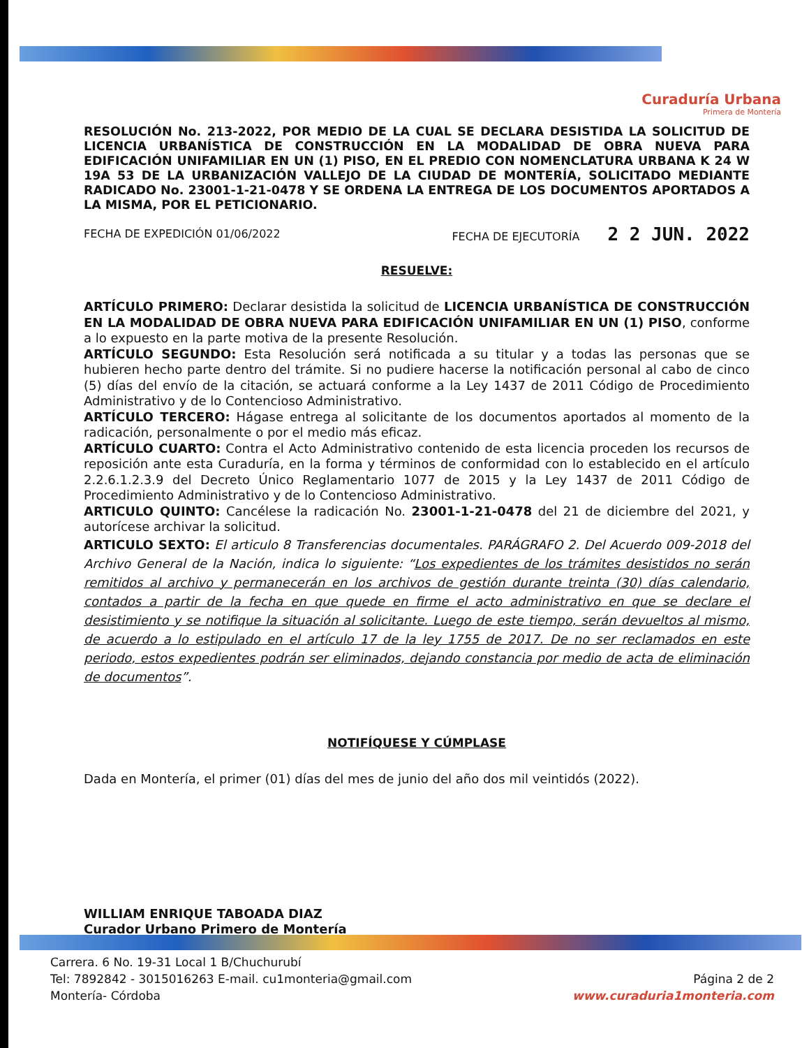Curaduría Urbana
Primera de Montería
RESOLUCIÓN No. 213-2022, POR MEDIO DE LA CUAL SE DECLARA DESISTIDA LA SOLICITUD DE LICENCIA URBANÍSTICA DE CONSTRUCCIÓN EN LA MODALIDAD DE OBRA NUEVA PARA EDIFICACIÓN UNIFAMILIAR EN UN (1) PISO, EN EL PREDIO CON NOMENCLATURA URBANA K 24 W 19A 53 DE LA URBANIZACIÓN VALLEJO DE LA CIUDAD DE MONTERÍA, SOLICITADO MEDIANTE RADICADO No. 23001-1-21-0478 Y SE ORDENA LA ENTREGA DE LOS DOCUMENTOS APORTADOS A LA MISMA, POR EL PETICIONARIO.
FECHA DE EXPEDICIÓN 01/06/2022 FECHA DE EJECUTORÍA 2 2 JUN. 2022
RESUELVE:
ARTÍCULO PRIMERO: Declarar desistida la solicitud de LICENCIA URBANÍSTICA DE CONSTRUCCIÓN EN LA MODALIDAD DE OBRA NUEVA PARA EDIFICACIÓN UNIFAMILIAR EN UN (1) PISO, conforme a lo expuesto en la parte motiva de la presente Resolución.
ARTÍCULO SEGUNDO: Esta Resolución será notificada a su titular y a todas las personas que se hubieren hecho parte dentro del trámite. Si no pudiere hacerse la notificación personal al cabo de cinco (5) días del envío de la citación, se actuará conforme a la Ley 1437 de 2011 Código de Procedimiento Administrativo y de lo Contencioso Administrativo.
ARTÍCULO TERCERO: Hágase entrega al solicitante de los documentos aportados al momento de la radicación, personalmente o por el medio más eficaz.
ARTÍCULO CUARTO: Contra el Acto Administrativo contenido de esta licencia proceden los recursos de reposición ante esta Curaduría, en la forma y términos de conformidad con lo establecido en el artículo 2.2.6.1.2.3.9 del Decreto Único Reglamentario 1077 de 2015 y la Ley 1437 de 2011 Código de Procedimiento Administrativo y de lo Contencioso Administrativo.
ARTICULO QUINTO: Cancélese la radicación No. 23001-1-21-0478 del 21 de diciembre del 2021, y autorícese archivar la solicitud.
ARTICULO SEXTO: El articulo 8 Transferencias documentales. PARÁGRAFO 2. Del Acuerdo 009-2018 del Archivo General de la Nación, indica lo siguiente: “Los expedientes de los trámites desistidos no serán remitidos al archivo y permanecerán en los archivos de gestión durante treinta (30) días calendario, contados a partir de la fecha en que quede en firme el acto administrativo en que se declare el desistimiento y se notifique la situación al solicitante. Luego de este tiempo, serán devueltos al mismo, de acuerdo a lo estipulado en el artículo 17 de la ley 1755 de 2017. De no ser reclamados en este periodo, estos expedientes podrán ser eliminados, dejando constancia por medio de acta de eliminación de documentos”.
NOTIFÍQUESE Y CÚMPLASE
Dada en Montería, el primer (01) días del mes de junio del año dos mil veintidós (2022).
WILLIAM ENRIQUE TABOADA DIAZ
Curador Urbano Primero de Montería
Carrera. 6 No. 19-31 Local 1 B/Chuchurubí
Tel: 7892842 - 3015016263 E-mail. cu1monteria@gmail.com
Montería- Córdoba
Página 2 de 2
www.curaduria1monteria.com